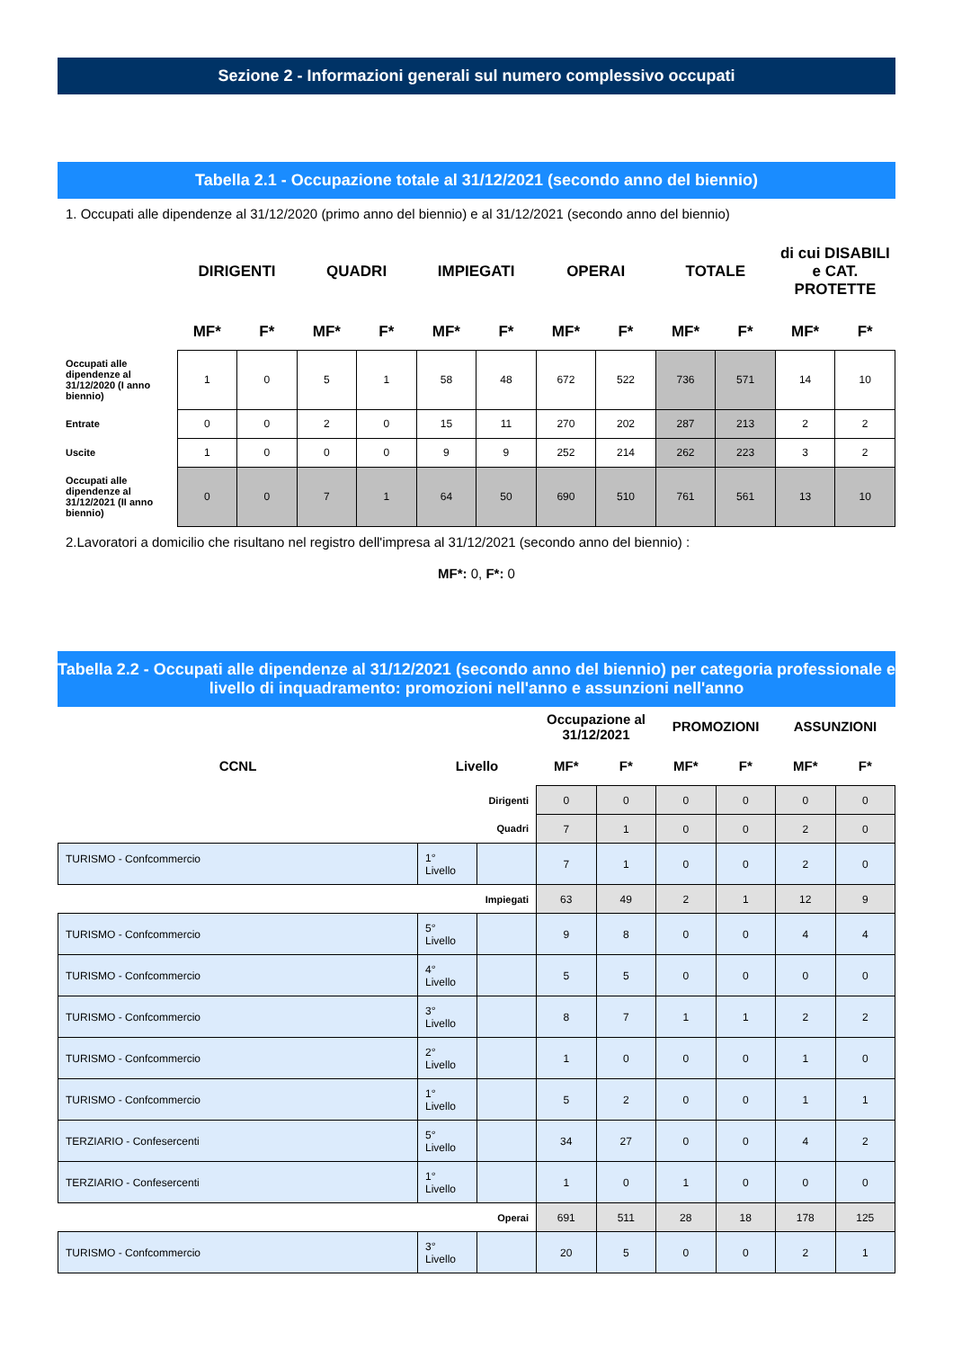Sezione 2 - Informazioni generali sul numero complessivo occupati
Tabella 2.1 - Occupazione totale al 31/12/2021 (secondo anno del biennio)
1. Occupati alle dipendenze al 31/12/2020 (primo anno del biennio) e al 31/12/2021 (secondo anno del biennio)
| | DIRIGENTI | | QUADRI | | IMPIEGATI | | OPERAI | | TOTALE | | di cui DISABILI e CAT. PROTETTE | |
| --- | --- | --- | --- | --- | --- | --- | --- | --- | --- | --- | --- | --- |
| | MF* | F* | MF* | F* | MF* | F* | MF* | F* | MF* | F* | MF* | F* |
| Occupati alle dipendenze al 31/12/2020 (I anno biennio) | 1 | 0 | 5 | 1 | 58 | 48 | 672 | 522 | 736 | 571 | 14 | 10 |
| Entrate | 0 | 0 | 2 | 0 | 15 | 11 | 270 | 202 | 287 | 213 | 2 | 2 |
| Uscite | 1 | 0 | 0 | 0 | 9 | 9 | 252 | 214 | 262 | 223 | 3 | 2 |
| Occupati alle dipendenze al 31/12/2021 (II anno biennio) | 0 | 0 | 7 | 1 | 64 | 50 | 690 | 510 | 761 | 561 | 13 | 10 |
2.Lavoratori a domicilio che risultano nel registro dell'impresa al 31/12/2021 (secondo anno del biennio) :
MF*: 0, F*: 0
Tabella 2.2 - Occupati alle dipendenze al 31/12/2021 (secondo anno del biennio) per categoria professionale e livello di inquadramento: promozioni nell'anno e assunzioni nell'anno
| | | | Occupazione al 31/12/2021 | | PROMOZIONI | | ASSUNZIONI | |
| --- | --- | --- | --- | --- | --- | --- | --- | --- |
| CCNL | Livello | | MF* | F* | MF* | F* | MF* | F* |
| Dirigenti | | | 0 | 0 | 0 | 0 | 0 | 0 |
| Quadri | | | 7 | 1 | 0 | 0 | 2 | 0 |
| TURISMO - Confcommercio | 1° Livello | | 7 | 1 | 0 | 0 | 2 | 0 |
| Impiegati | | | 63 | 49 | 2 | 1 | 12 | 9 |
| TURISMO - Confcommercio | 5° Livello | | 9 | 8 | 0 | 0 | 4 | 4 |
| TURISMO - Confcommercio | 4° Livello | | 5 | 5 | 0 | 0 | 0 | 0 |
| TURISMO - Confcommercio | 3° Livello | | 8 | 7 | 1 | 1 | 2 | 2 |
| TURISMO - Confcommercio | 2° Livello | | 1 | 0 | 0 | 0 | 1 | 0 |
| TURISMO - Confcommercio | 1° Livello | | 5 | 2 | 0 | 0 | 1 | 1 |
| TERZIARIO - Confesercenti | 5° Livello | | 34 | 27 | 0 | 0 | 4 | 2 |
| TERZIARIO - Confesercenti | 1° Livello | | 1 | 0 | 1 | 0 | 0 | 0 |
| Operai | | | 691 | 511 | 28 | 18 | 178 | 125 |
| TURISMO - Confcommercio | 3° Livello | | 20 | 5 | 0 | 0 | 2 | 1 |